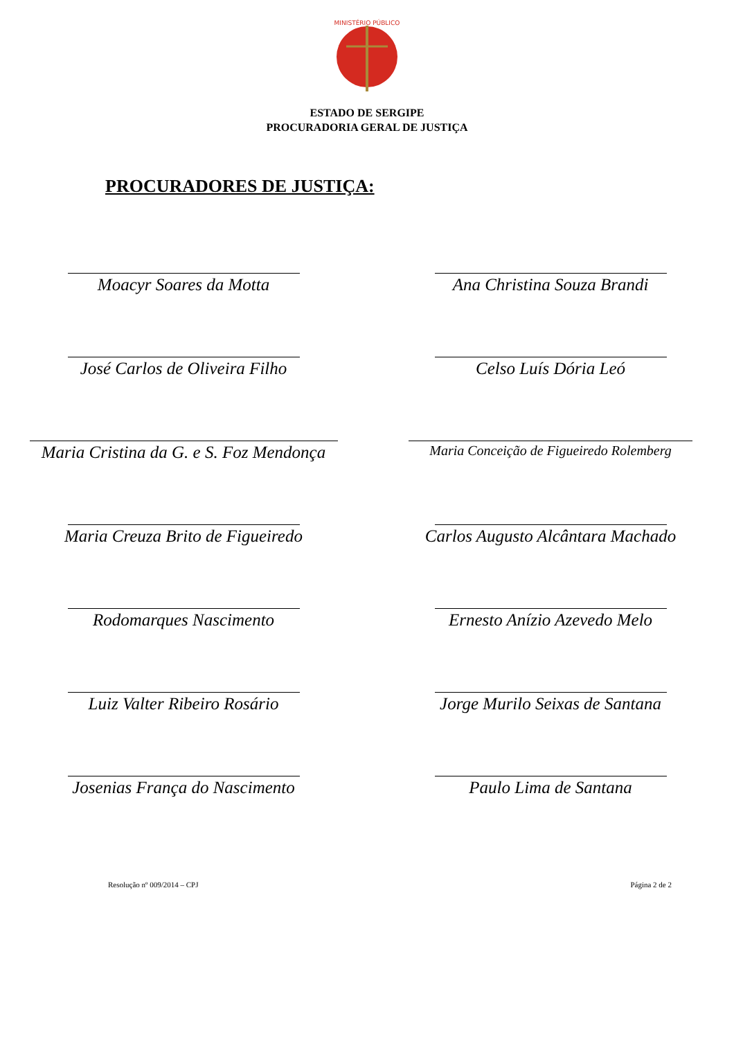MINISTÉRIO PÚBLICO
ESTADO DE SERGIPE
PROCURADORIA GERAL DE JUSTIÇA
PROCURADORES DE JUSTIÇA:
Moacyr Soares da Motta Ana Christina Souza Brandi
José Carlos de Oliveira Filho Celso Luís Dória Leó
Maria Cristina da G. e S. Foz Mendonça
Maria Conceição de Figueiredo Rolemberg
Maria Creuza Brito de Figueiredo Carlos Augusto Alcântara Machado
Rodomarques Nascimento Ernesto Anízio Azevedo Melo
Luiz Valter Ribeiro Rosário Jorge Murilo Seixas de Santana
Josenias França do Nascimento Paulo Lima de Santana
Resolução nº 009/2014 – CPJ Página 2 de 2